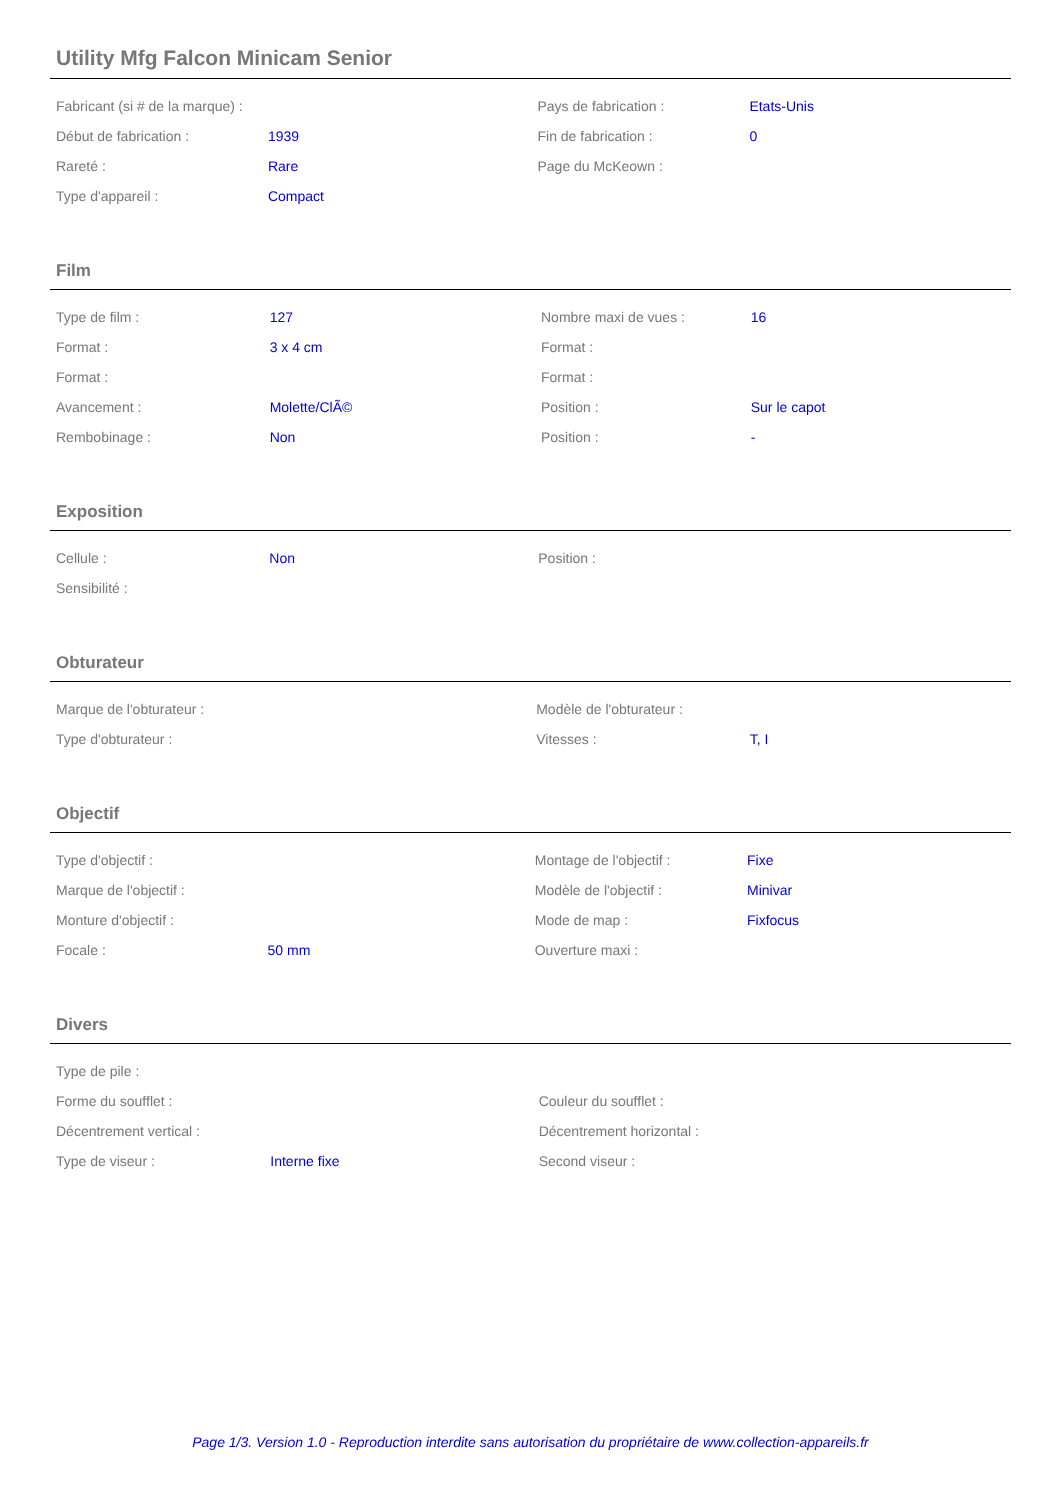Utility Mfg Falcon Minicam Senior
| Fabricant (si # de la marque) : | | Pays de fabrication : | Etats-Unis |
| Début de fabrication : | 1939 | Fin de fabrication : | 0 |
| Rareté : | Rare | Page du McKeown : | |
| Type d'appareil : | Compact | | |
Film
| Type de film : | 127 | Nombre maxi de vues : | 16 |
| Format : | 3 x 4 cm | Format : | |
| Format : | | Format : | |
| Avancement : | Molette/ClÃ© | Position : | Sur le capot |
| Rembobinage : | Non | Position : | - |
Exposition
| Cellule : | Non | Position : | |
| Sensibilité : | | | |
Obturateur
| Marque de l'obturateur : | | Modèle de l'obturateur : | |
| Type d'obturateur : | | Vitesses : | T, I |
Objectif
| Type d'objectif : | | Montage de l'objectif : | Fixe |
| Marque de l'objectif : | | Modèle de l'objectif : | Minivar |
| Monture d'objectif : | | Mode de map : | Fixfocus |
| Focale : | 50 mm | Ouverture maxi : | |
Divers
| Type de pile : | | | |
| Forme du soufflet : | | Couleur du soufflet : | |
| Décentrement vertical : | | Décentrement horizontal : | |
| Type de viseur : | Interne fixe | Second viseur : | |
Page 1/3. Version 1.0 - Reproduction interdite sans autorisation du propriétaire de www.collection-appareils.fr